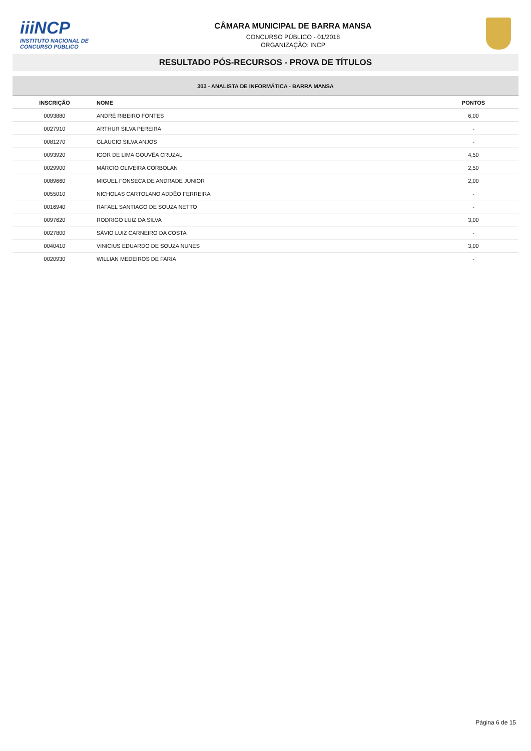iiiNCP
INSTITUTO NACIONAL DE
CONCURSO PÚBLICO
CÂMARA MUNICIPAL DE BARRA MANSA
CONCURSO PÚBLICO - 01/2018
ORGANIZAÇÃO: INCP
RESULTADO PÓS-RECURSOS - PROVA DE TÍTULOS
| 303 - ANALISTA DE INFORMÁTICA - BARRA MANSA | | |
| --- | --- | --- |
| INSCRIÇÃO | NOME | PONTOS |
| 0093880 | ANDRÉ RIBEIRO FONTES | 6,00 |
| 0027910 | ARTHUR SILVA PEREIRA | - |
| 0081270 | GLÁUCIO SILVA ANJOS | - |
| 0093920 | IGOR DE LIMA GOUVÊA CRUZAL | 4,50 |
| 0029900 | MÁRCIO OLIVEIRA CORBOLAN | 2,50 |
| 0089660 | MIGUEL FONSECA DE ANDRADE JUNIOR | 2,00 |
| 0055010 | NICHOLAS CARTOLANO ADDÊO FERREIRA | - |
| 0016940 | RAFAEL SANTIAGO DE SOUZA NETTO | - |
| 0097620 | RODRIGO LUIZ DA SILVA | 3,00 |
| 0027800 | SÁVIO LUIZ CARNEIRO DA COSTA | - |
| 0040410 | VINICIUS EDUARDO DE SOUZA NUNES | 3,00 |
| 0020930 | WILLIAN MEDEIROS DE FARIA | - |
Página 6 de 15